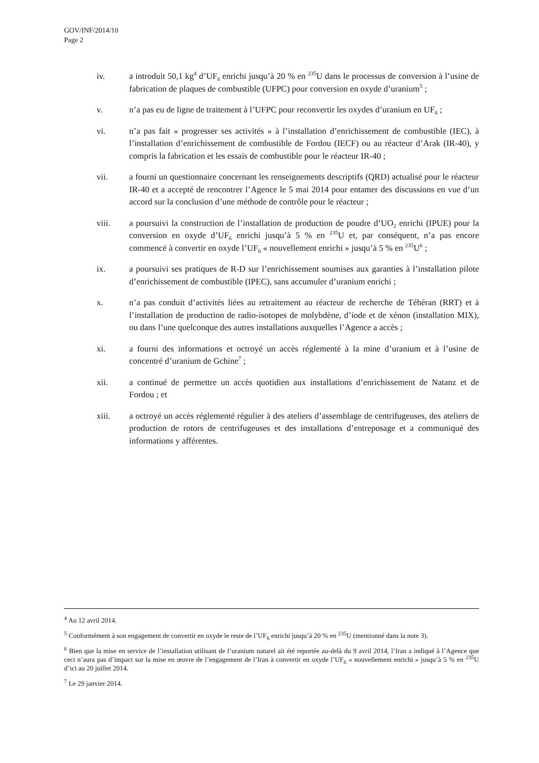GOV/INF/2014/10
Page 2
iv. a introduit 50,1 kg<sup>4</sup> d’UF<sub>6</sub> enrichi jusqu’à 20 % en <sup>235</sup>U dans le processus de conversion à l’usine de fabrication de plaques de combustible (UFPC) pour conversion en oxyde d’uranium<sup>5</sup> ;
v. n’a pas eu de ligne de traitement à l’UFPC pour reconvertir les oxydes d’uranium en UF<sub>6</sub> ;
vi. n’a pas fait « progresser ses activités » à l’installation d’enrichissement de combustible (IEC), à l’installation d’enrichissement de combustible de Fordou (IECF) ou au réacteur d’Arak (IR-40), y compris la fabrication et les essais de combustible pour le réacteur IR-40 ;
vii. a fourni un questionnaire concernant les renseignements descriptifs (QRD) actualisé pour le réacteur IR-40 et a accepté de rencontrer l’Agence le 5 mai 2014 pour entamer des discussions en vue d’un accord sur la conclusion d’une méthode de contrôle pour le réacteur ;
viii. a poursuivi la construction de l’installation de production de poudre d’UO<sub>2</sub> enrichi (IPUE) pour la conversion en oxyde d’UF<sub>6</sub> enrichi jusqu’à 5 % en <sup>235</sup>U et, par conséquent, n’a pas encore commencé à convertir en oxyde l’UF<sub>6</sub> « nouvellement enrichi » jusqu’à 5 % en <sup>235</sup>U<sup>6</sup> ;
ix. a poursuivi ses pratiques de R-D sur l’enrichissement soumises aux garanties à l’installation pilote d’enrichissement de combustible (IPEC), sans accumuler d’uranium enrichi ;
x. n’a pas conduit d’activités liées au retraitement au réacteur de recherche de Téhéran (RRT) et à l’installation de production de radio-isotopes de molybdène, d’iode et de xénon (installation MIX), ou dans l’une quelconque des autres installations auxquelles l’Agence a accès ;
xi. a fourni des informations et octroyé un accès réglementé à la mine d’uranium et à l’usine de concentré d’uranium de Gchine<sup>7</sup> ;
xii. a continué de permettre un accès quotidien aux installations d’enrichissement de Natanz et de Fordou ; et
xiii. a octroyé un accès réglementé régulier à des ateliers d’assemblage de centrifugeuses, des ateliers de production de rotors de centrifugeuses et des installations d’entreposage et a communiqué des informations y afférentes.
<sup>4</sup> Au 12 avril 2014.
<sup>5</sup> Conformément à son engagement de convertir en oxyde le reste de l’UF<sub>6</sub> enrichi jusqu’à 20 % en <sup>235</sup>U (mentionné dans la note 3).
<sup>6</sup> Bien que la mise en service de l’installation utilisant de l’uranium naturel ait été reportée au-delà du 9 avril 2014, l’Iran a indiqué à l’Agence que ceci n’aura pas d’impact sur la mise en œuvre de l’engagement de l’Iran à convertir en oxyde l’UF<sub>6</sub> « nouvellement enrichi » jusqu’à 5 % en <sup>235</sup>U d’ici au 20 juillet 2014.
<sup>7</sup> Le 29 janvier 2014.